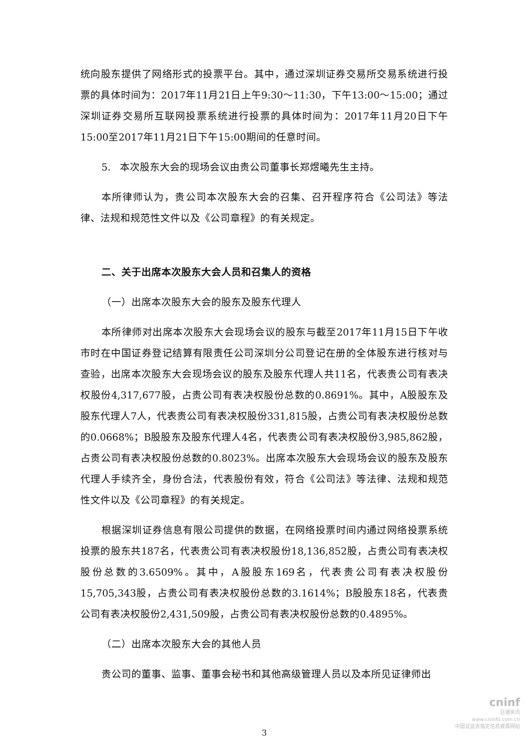统向股东提供了网络形式的投票平台。其中，通过深圳证券交易所交易系统进行投票的具体时间为：2017年11月21日上午9:30～11:30，下午13:00～15:00；通过深圳证券交易所互联网投票系统进行投票的具体时间为：2017年11月20日下午15:00至2017年11月21日下午15:00期间的任意时间。
5. 本次股东大会的现场会议由贵公司董事长郑煜曦先生主持。
本所律师认为，贵公司本次股东大会的召集、召开程序符合《公司法》等法律、法规和规范性文件以及《公司章程》的有关规定。
二、关于出席本次股东大会人员和召集人的资格
（一）出席本次股东大会的股东及股东代理人
本所律师对出席本次股东大会现场会议的股东与截至2017年11月15日下午收市时在中国证券登记结算有限责任公司深圳分公司登记在册的全体股东进行核对与查验，出席本次股东大会现场会议的股东及股东代理人共11名，代表贵公司有表决权股份4,317,677股，占贵公司有表决权股份总数的0.8691%。其中，A股股东及股东代理人7人，代表贵公司有表决权股份331,815股，占贵公司有表决权股份总数的0.0668%；B股股东及股东代理人4名，代表贵公司有表决权股份3,985,862股，占贵公司有表决权股份总数的0.8023%。出席本次股东大会现场会议的股东及股东代理人手续齐全，身份合法，代表股份有效，符合《公司法》等法律、法规和规范性文件以及《公司章程》的有关规定。
根据深圳证券信息有限公司提供的数据，在网络投票时间内通过网络投票系统投票的股东共187名，代表贵公司有表决权股份18,136,852股，占贵公司有表决权股份总数的3.6509%。其中，A股股东169名，代表贵公司有表决权股份15,705,343股，占贵公司有表决权股份总数的3.1614%；B股股东18名，代表贵公司有表决权股份2,431,509股，占贵公司有表决权股份总数的0.4895%。
（二）出席本次股东大会的其他人员
贵公司的董事、监事、董事会秘书和其他高级管理人员以及本所见证律师出
3
cninf
巨潮资讯
www.cninfo.com.cn
中国证监会指定信息披露网站